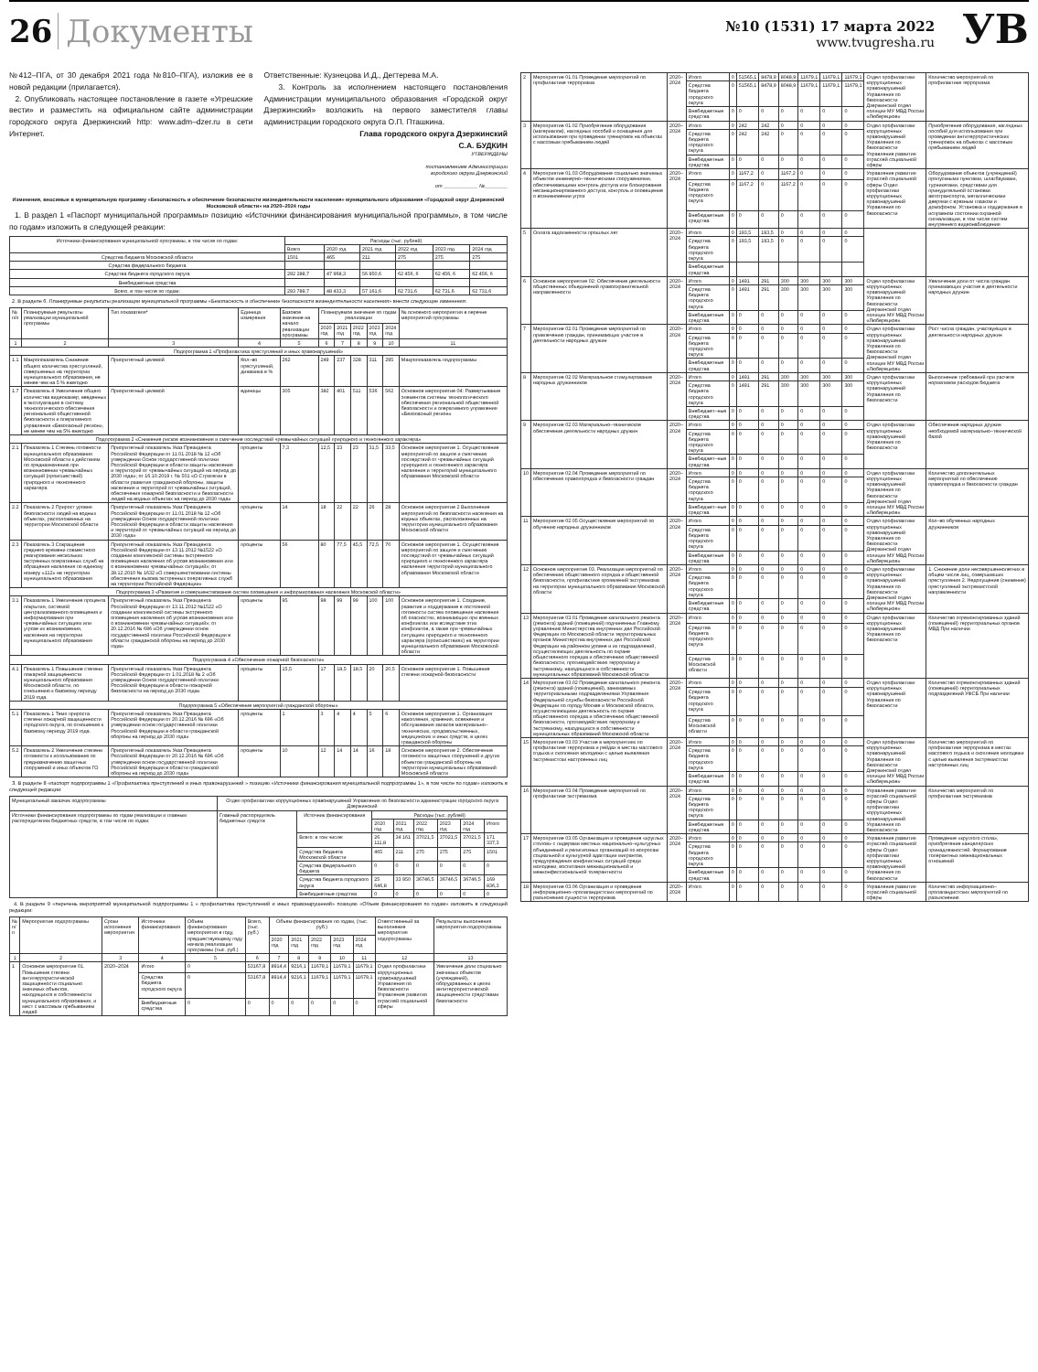26 Документы
№10 (1531) 17 марта 2022
www.tvugresha.ru
УВ
№412–ПГА, от 30 декабря 2021 года №810–ПГА), изложив ее в новой редакции (прилагается).
2. Опубликовать настоящее постановление в газете «Угрешские вести» и разместить на официальном сайте администрации городского округа Дзержинский http: www.adm–dzer.ru в сети Интернет.
Ответственные: Кузнецова И.Д., Дегтерева М.А.
3. Контроль за исполнением настоящего постановления Администрации муниципального образования «Городской округ Дзержинский» возложить на первого заместителя главы администрации городского округа О.П. Пташкина.
Глава городского округа Дзержинский
С.А. БУДКИН
УТВЕРЖДЕНЫ
постановлением Администрации
городского округа Дзержинский
от ____________ №________
Изменения, вносимые в муниципальную программу «Безопасность и обеспечение безопасности жизнедеятельности населения» муниципального образования «Городской округ Дзержинский Московской области» на 2020–2024 годы
1. В раздел 1 «Паспорт муниципальной программы» позицию «Источники финансирования муниципальной программы», в том числе по годам» изложить в следующей реакции:
| Источники финансирования муниципальной программы, в том числе по годам: | Расходы (тыс. рублей) | | | | | |
| | Всего | 2020 год | 2021 год | 2022 год | 2023 год | 2024 год |
| Средства бюджета Московской области | 1501 | 465 | 211 | 275 | 275 | 275 |
| Средства федерального бюджета | | | | | | |
| Средства бюджета городского округа | 292 288,7 | 47 968,3 | 56 950,6 | 62 456, 6 | 62 456, 6 | 62 456, 6 |
| Внебюджетные средства | | | | | | |
| Всего, в том числе по годам: | 293 789,7 | 48 433,3 | 57 161,6 | 62 731,6 | 62 731,6 | 62 731,6 |
2. В разделе 6. Планируемые результаты реализации муниципальной программы «Безопасность и обеспечение безопасности жизнедеятельности населения» внести следующие изменения:
| № п/п | Планируемые результаты реализации муниципальной программы | Тип показателя* | Единица измерения | Базовое значение на начало реализации программы | Планируемое значение по годам реализации | | | | | № основного мероприятия в перечне мероприятий программы |
| | | | | | 2020 год | 2021 год | 2022 год | 2023 год | 2024 год | |
| 1 | 2 | 3 | 4 | 5 | 6 | 7 | 8 | 9 | 10 | 11 |
| Подпрограмма 1 «Профилактика преступлений и иных правонарушений» | | | | | | | | | | |
| 1.1 | Макропоказатель Снижение общего количества преступлений, совершенных на территории муниципального образования, не менее чем на 5 % ежегодно | Приоритетный целевой | Кол–во преступлений, динамика в % | 262 | 249 | 237 | 328 | 311 | 295 | Макропоказатель подпрограммы |
| 1.7 | Показатель 4 Увеличение общего количества видеокамер, введенных в эксплуатацию в систему технологического обеспечения региональной общественной безопасности и оперативного управления «Безопасный регион», не менее чем на 5% ежегодно | Приоритетный целевой | единицы | 305 | 382 | 401 | 511 | 536 | 562 | Основное мероприятие 04: Развертывание элементов системы технологического обеспечения региональной общественной безопасности и оперативного управления «Безопасный регион» |
| Подпрограмма 2 «Снижение рисков возникновения и смягчение последствий чрезвычайных ситуаций природного и техногенного характера» | | | | | | | | | | |
| 2.1 | Показатель 1 Степень готовности муниципального образования Московской области к действиям по предназначению при возникновении чрезвычайных ситуаций (происшествий) природного и техногенного характера | Приоритетный показатель Указ Президента Российской Федерации от 11.01.2018 № 12 «Об утверждении Основ государственной политики Российской Федерации в области защиты населения и территорий от чрезвычайных ситуаций на период до 2030 года»; от 16.10.2019 г. № 501 «О Стратегии в области развития гражданской обороны, защиты населения и территорий от чрезвычайных ситуаций, обеспечения пожарной безопасности и безопасности людей на водных объектах на период до 2030 года» | проценты | 7,3 | 12,5 | 23 | 23 | 31,5 | 33,5 | Основное мероприятие 1. Осуществление мероприятий по защите и смягчению последствий от чрезвычайных ситуаций природного и техногенного характера населения и территорий муниципального образования Московской области |
| 2.2 | Показатель 2 Прирост уровня безопасности людей на водных объектах, расположенных на территории Московской области | Приоритетный показатель Указ Президента Российской Федерации от 11.01.2018 № 12 «Об утверждении Основ государственной политики Российской Федерации в области защиты населения и территорий от чрезвычайных ситуаций на период до 2030 года» | проценты | 14 | 18 | 22 | 22 | 26 | 28 | Основное мероприятие 2 Выполнение мероприятий по безопасности населения на водных объектах, расположенных на территории муниципального образования Московской области |
| 2.3 | Показатель 3 Сокращение среднего времени совместного реагирования нескольких экстренных оперативных служб на обращения населения по единому номеру «112» на территории муниципального образования | Приоритетный показатель Указ Президента Российской Федерации от 13.11.2012 №1522 «О создании комплексной системы экстренного оповещения населения об угрозе возникновения или о возникновении чрезвычайных ситуаций»; от 28.12.2010 № 1632 «О совершенствовании системы обеспечения вызова экстренных оперативных служб на территории Российской Федерации» | проценты | 56 | 80 | 77,5 | 45,5 | 72,5 | 70 | Основное мероприятие 1. Осуществление мероприятий по защите и смягчению последствий от чрезвычайных ситуаций природного и техногенного характера населения территорий муниципального образования Московской области |
| Подпрограмма 3 «Развитие и совершенствование систем оповещения и информирования населения Московской области» | | | | | | | | | | |
| 3.1 | Показатель 1 Увеличение процента покрытия, системой централизованного оповещения и информирования при чрезвычайных ситуациях или угрозе их возникновения, населения на территории муниципального образования | Приоритетный показатель Указ Президента Российской Федерации от 13.11.2012 №1522 «О создании комплексной системы экстренного оповещения населения об угрозе возникновения или о возникновении чрезвычайных ситуаций»; от 20.12.2016 № 696 «Об утверждении основ государственной политики Российской Федерации в области гражданской обороны на период до 2030 года» | проценты | 95 | 98 | 99 | 99 | 100 | 100 | Основное мероприятие 1. Создание, развитие и поддержание в постоянной готовности систем оповещения населения об опасностях, возникающих при военных конфликтах или вследствие этих конфликтов, а также при чрезвычайных ситуациях природного и техногенного характера (происшествиях) на территории муниципального образования Московской области |
| Подпрограмма 4 «Обеспечение пожарной безопасности» | | | | | | | | | | |
| 4.1 | Показатель 1 Повышение степени пожарной защищенности муниципального образования Московской области, по отношению к базовому периоду 2019 года. | Приоритетный показатель Указ Президента Российской Федерации от 1.01.2018 № 2 «Об утверждении Основ государственной политики Российской Федерации в области пожарной безопасности на период до 2030 года» | проценты | 15,5 | 17 | 18,5 | 18,5 | 20 | 20,5 | Основное мероприятие 1. Повышение степени пожарной безопасности |
| Подпрограмма 5 «Обеспечение мероприятий гражданской обороны» | | | | | | | | | | |
| 5.1 | Показатель 1 Темп прироста степени пожарной защищенности городского округа, по отношению к базовому периоду 2019 года. | Приоритетный показатель Указ Президента Российской Федерации от 20.12.2016 № 696 «Об утверждении основ государственной политики Российской Федерации в области гражданской обороны на период до 2030 года» | проценты | 1 | 3 | 4 | 4 | 5 | 6 | Основное мероприятие 1. Организация накопления, хранения, освежения и обслуживания запасов материально–технических, продовольственных, медицинских и иных средств, в целях гражданской обороны |
| 5.2 | Показатель 2 Увеличение степени готовности к использованию по предназначению защитных сооружений и иных объектов ГО | Приоритетный показатель Указ Президента Российской Федерации от 20.12.2016 № 696 «Об утверждении основ государственной политики Российской Федерации в области гражданской обороны на период до 2030 года» | проценты | 10 | 12 | 14 | 14 | 16 | 18 | Основное мероприятие 2. Обеспечение готовности защитных сооружений и других объектов гражданской обороны на территории муниципальных образований Московской области |
3. В разделе 8 «паспорт подпрограммы 1 «Профилактика преступлений и иных правонарушений » позицию «Источники финансирования муниципальной подпрограммы 1», в том числе по годам» изложить в следующей редакции:
| Муниципальный заказчик подпрограммы | Отдел профилактики коррупционных правонарушений Управления по безопасности администрации городского округа Дзержинский | | | | | | | |
| Источники финансирования подпрограммы по годам реализации и главным распорядителям бюджетных средств, в том числе по годам: | Главный распорядитель бюджетных средств | Источник финансирования | Расходы (тыс. рублей) | | | | | |
| | | | 2020 год | 2021 год | 2022 год | 2023 год | 2024 год | Итого |
| | | Всего: в том числе: | 26 111,8 | 34 161 | 37021,5 | 37021,5 | 37021,5 | 171 337,3 |
| | | Средства бюджета Московской области | 465 | 211 | 275 | 275 | 275 | 1501 |
| | | Средства федерального бюджета | 0 | 0 | 0 | 0 | 0 | 0 |
| | | Средства бюджета городского округа | 25 646,8 | 33 950 | 36746,5 | 36746,5 | 36746,5 | 169 836,3 |
| | | Внебюджетные средства | 0 | 0 | 0 | 0 | 0 | 0 |
4. В разделе 9 «перечень мероприятий муниципальной подпрограммы 1 « профилактика преступлений и иных правонарушений» позицию «Объем финансирования по годам» изложить в следующей редакции:
| № п/п | Мероприятие подпрограммы | Сроки исполнения мероприятия | Источники финансирования | Объем финансирования мероприятия в году, предшествующему году начала реализации программы (тыс. руб.) | Всего, (тыс. руб.) | Объем финансирования по годам, (тыс. руб.) | | | | | Ответственный за выполнение мероприятия подпрограммы | Результаты выполнения мероприятия подпрограммы |
| | | | | | | 2020 год | 2021 год | 2022 год | 2023 год | 2024 год | | |
| 1 | 2 | 3 | 4 | 5 | 6 | 7 | 8 | 9 | 10 | 11 | 12 | 13 |
| 1 | Основное мероприятие 01. Повышение степени антитеррористической защищенности социально значимых объектов, находящихся в собственности муниципального образования, и мест с массовым пребыванием людей | 2020–2024 | Итого | 0 | 53167,8 | 8914,4 | 9216,1 | 11679,1 | 11679,1 | 11679,1 | Отдел профилактики коррупционных правонарушений Управления по безопасности Управление развития отраслей социальной сферы | Увеличение доли социально значимых объектов (учреждений), оборудованных в целях антитеррористической защищенности средствами безопасности |
| | | | Средства бюджета городского округа | 0 | 53167,8 | 8914,4 | 9216,1 | 11679,1 | 11679,1 | 11679,1 | | |
| | | | Внебюджетные средства | 0 | 0 | 0 | 0 | 0 | 0 | 0 | | |
| 2 | Мероприятие 01.01 Проведение мероприятий по профилактике терроризма | 2020–2024 | Итого | 0 | 51565,1 | 8478,9 | 8048,9 | 11679,1 | 11679,1 | 11679,1 | Отдел профилактики коррупционных правонарушений Управления по безопасности Дзержинский отдел полиции МУ МВД России «Люберецкое» | Количество мероприятий по профилактике терроризма |
| | | | Средства бюджета городского округа | 0 | 51565,1 | 8478,9 | 8048,9 | 11679,1 | 11679,1 | 11679,1 | | |
| | | | Внебюджетные средства | 0 | 0 | 0 | 0 | 0 | 0 | 0 | | |
| 3 | Мероприятие 01.02 Приобретение оборудования (материалов), наглядных пособий и оснащения для использования при проведении тренировок на объектах с массовым пребыванием людей | 2020–2024 | Итого | 0 | 242 | 242 | 0 | 0 | 0 | 0 | Отдел профилактики коррупционных правонарушений Управления по безопасности Управление развития отраслей социальной сферы | Приобретение оборудования, наглядных пособий для использования при проведении антитеррористических тренировок на объектах с массовым пребыванием людей |
| | | | Средства бюджета городского округа | 0 | 242 | 242 | 0 | 0 | 0 | 0 | | |
| | | | Внебюджетные средства | 0 | 0 | 0 | 0 | 0 | 0 | 0 | | |
| 4 | Мероприятие 01.03 Оборудование социально значимых объектов инженерно–техническими сооружениями, обеспечивающими контроль доступа или блокирование несанкционированного доступа, контроль и оповещение о возникновении угроз | 2020–2024 | Итого | 0 | 1167,2 | 0 | 1167,2 | 0 | 0 | 0 | Управление развития отраслей социальной сферы Отдел профилактики коррупционных правонарушений Управления по безопасности | Оборудование объектов (учреждений) пропускными пунктами, шлагбаумами, турникетами, средствами для принудительной остановки автотранспорта, металлическими дверями с врезным глазком и домофоном. Установка и поддержание в исправном состоянии охранной сигнализации, в том числе систем внутреннего видеонаблюдения |
| | | | Средства бюджета городского округа | 0 | 1167,2 | 0 | 1167,2 | 0 | 0 | 0 | | |
| | | | Внебюджетные средства | 0 | 0 | 0 | 0 | 0 | 0 | 0 | | |
| 5 | Оплата задолженности прошлых лет | 2020–2024 | Итого | 0 | 193,5 | 193,5 | 0 | 0 | 0 | 0 | | |
| | | | Средства бюджета городского округа | 0 | 193,5 | 193,5 | 0 | 0 | 0 | 0 | | |
| | | | Внебюджетные средства | | | | | | | | | |
| 6 | Основное мероприятие 02: Обеспечение деятельности общественных объединений правоохранительной направленности | 2020–2024 | Итого | 0 | 1491 | 291 | 300 | 300 | 300 | 300 | Отдел профилактики коррупционных правонарушений Управления по безопасности Дзержинский отдел полиции МУ МВД России «Люберецкое» | Увеличение доли от числа граждан принимающих участие в деятельности народных дружин |
| | | | Средства бюджета городского округа | 0 | 1491 | 291 | 300 | 300 | 300 | 300 | | |
| | | | Внебюджетные средства | 0 | 0 | 0 | 0 | 0 | 0 | 0 | | |
| 7 | Мероприятие 02.01 Проведение мероприятий по привлечению граждан, принимающих участие в деятельности народных дружин | 2020–2024 | Итого | 0 | 0 | 0 | 0 | 0 | 0 | 0 | Отдел профилактики коррупционных правонарушений Управления по безопасности Дзержинский отдел полиции МУ МВД России «Люберецкое» | Рост числа граждан, участвующих в деятельности народных дружин |
| | | | Средства бюджета городского округа | 0 | 0 | 0 | 0 | 0 | 0 | 0 | | |
| | | | Внебюджетные средства | 0 | 0 | 0 | 0 | 0 | 0 | 0 | | |
| 8 | Мероприятие 02.02 Материальное стимулирование народных дружинников | 2020–2024 | Итого | 0 | 1491 | 291 | 300 | 300 | 300 | 300 | Отдел профилактики коррупционных правонарушений Управления по безопасности | Выполнение требований при расчете нормативов расходов бюджета |
| | | | Средства бюджета городского округа | 0 | 1491 | 291 | 300 | 300 | 300 | 300 | | |
| | | | Внебюджет–ные средства | 0 | 0 | 0 | 0 | 0 | 0 | 0 | | |
| 9 | Мероприятие 02.03 Материально–техническое обеспечение деятельности народных дружин | 2020–2024 | Итого | 0 | 0 | 0 | 0 | 0 | 0 | 0 | Отдел профилактики коррупционных правонарушений Управления по безопасности | Обеспечение народных дружин необходимой материально–технической базой |
| | | | Средства бюджета городского округа | 0 | 0 | 0 | 0 | 0 | 0 | 0 | | |
| | | | Внебюджет–ные средства | 0 | 0 | 0 | 0 | 0 | 0 | 0 | | |
| 10 | Мероприятие 02.04 Проведение мероприятий по обеспечению правопорядка и безопасности граждан | 2020–2024 | Итого | 0 | 0 | 0 | 0 | 0 | 0 | 0 | Отдел профилактики коррупционных правонарушений Управления по безопасности Дзержинский отдел полиции МУ МВД России «Люберецкое» | Количество дополнительных мероприятий по обеспечению правопорядка и безопасности граждан |
| | | | Средства бюджета городского округа | 0 | 0 | 0 | 0 | 0 | 0 | 0 | | |
| | | | Внебюджет–ные средства | 0 | 0 | 0 | 0 | 0 | 0 | 0 | | |
| 11 | Мероприятие 02.05 Осуществление мероприятий по обучению народных дружинников | 2020–2024 | Итого | 0 | 0 | 0 | 0 | 0 | 0 | 0 | Отдел профилактики коррупционных правонарушений Управления по безопасности Дзержинский отдел полиции МУ МВД России «Люберецкое» | Кол–во обученных народных дружинников |
| | | | Средства бюджета городского округа | 0 | 0 | 0 | 0 | 0 | 0 | 0 | | |
| | | | Внебюджетные средства | 0 | 0 | 0 | 0 | 0 | 0 | 0 | | |
| 12 | Основное мероприятие 03. Реализация мероприятий по обеспечению общественного порядка и общественной безопасности, профилактике проявлений экстремизма на территории муниципального образования Московской области | 2020–2024 | Итого | 0 | 0 | 0 | 0 | 0 | 0 | 0 | Отдел профилактики коррупционных правонарушений Управления по безопасности Дзержинский отдел полиции МУ МВД России «Люберецкое» | 1. Снижение доли несовершеннолетних в общем числе лиц, совершивших преступления 2. Недопущение (снижение) преступлений экстремистской направленности |
| | | | Средства бюджета городского округа | 0 | 0 | 0 | 0 | 0 | 0 | 0 | | |
| | | | Внебюджетные средства | 0 | 0 | 0 | 0 | 0 | 0 | 0 | | |
| 13 | Мероприятие 03.01 Проведение капитального ремонта (ремонта) зданий (помещений) подчиненных Главному управлению Министерства внутренних дел Российской Федерации по Московской области территориальных органов Министерства внутренних дел Российской Федерации на районном уровне и их подразделений, осуществляющих деятельность по охране общественного порядка и обеспечению общественной безопасности, противодействию терроризму и экстремизму, находящихся в собственности муниципальных образований Московской области | 2020–2024 | Итого | 0 | 0 | 0 | 0 | 0 | 0 | 0 | Отдел профилактики коррупционных правонарушений Управления по безопасности | Количество отремонтированных зданий (помещений) территориальных органов МВД При наличии |
| | | | Средства бюджета городского округа | 0 | 0 | 0 | 0 | 0 | 0 | 0 | | |
| | | | Средства Московской области | 0 | 0 | 0 | 0 | 0 | 0 | 0 | | |
| 14 | Мероприятие 03.02 Проведение капитального ремонта (ремонта) зданий (помещений), занимаемых территориальными подразделениями Управления Федеральной службы безопасности Российской Федерации по городу Москве и Московской области, осуществляющими деятельность по охране общественного порядка и обеспечению общественной безопасности, противодействию терроризму и экстремизму, находящихся в собственности муниципальных образований Московской области | 2020–2024 | Итого | 0 | 0 | 0 | 0 | 0 | 0 | 0 | Отдел профилактики коррупционных правонарушений Управления по безопасности | Количество отремонтированных зданий (помещений) территориальных подразделений УФСБ При наличии |
| | | | Средства бюджета городского округа | 0 | 0 | 0 | 0 | 0 | 0 | 0 | | |
| | | | Средства Московской области | 0 | 0 | 0 | 0 | 0 | 0 | 0 | | |
| 15 | Мероприятие 03.03 Участие в мероприятиях по профилактике терроризма и рейдах в местах массового отдыха и скопления молодежи с целью выявления экстремистски настроенных лиц | 2020–2024 | Итого | 0 | 0 | 0 | 0 | 0 | 0 | 0 | Отдел профилактики коррупционных правонарушений Управления по безопасности Дзержинский отдел полиции МУ МВД России «Люберецкое» | Количество мероприятий по профилактике терроризма в местах массового отдыха и скопления молодежи с целью выявления экстремистски настроенных лиц |
| | | | Средства бюджета городского округа | 0 | 0 | 0 | 0 | 0 | 0 | 0 | | |
| | | | Внебюджетные средства | 0 | 0 | 0 | 0 | 0 | 0 | 0 | | |
| 16 | Мероприятие 03.04 Проведение мероприятий по профилактике экстремизма | 2020–2024 | Итого | 0 | 0 | 0 | 0 | 0 | 0 | 0 | Управление развития отраслей социальной сферы Отдел профилактики коррупционных правонарушений Управления по безопасности | Количество мероприятий по профилактике экстремизма |
| | | | Средства бюджета городского округа | 0 | 0 | 0 | 0 | 0 | 0 | 0 | | |
| | | | Внебюджетные средства | 0 | 0 | 0 | 0 | 0 | 0 | 0 | | |
| 17 | Мероприятие 03.05 Организация и проведение «круглых столов» с лидерами местных национально–культурных объединений и религиозных организаций по вопросам социальной и культурной адаптации мигрантов, предупреждения конфликтных ситуаций среди молодежи, воспитания межнациональной и межконфессиональной толерантности | 2020–2024 | Итого | 0 | 0 | 0 | 0 | 0 | 0 | 0 | Управление развития отраслей социальной сферы Отдел профилактики коррупционных правонарушений Управления по безопасности | Проведение «круглого стола», приобретение канцелярских принадлежностей. Формирование толерантных межнациональных отношений |
| | | | Средства бюджета городского округа | 0 | 0 | 0 | 0 | 0 | 0 | 0 | | |
| | | | Внебюджетные средства | 0 | 0 | 0 | 0 | 0 | 0 | 0 | | |
| 18 | Мероприятие 03.06 Организация и проведение информационно–пропагандистских мероприятий по разъяснению сущности терроризма | 2020–2024 | Итого | 0 | 0 | 0 | 0 | 0 | 0 | 0 | Управление развития отраслей социальной сферы | Количество информационно–пропагандистских мероприятий по разъяснению |